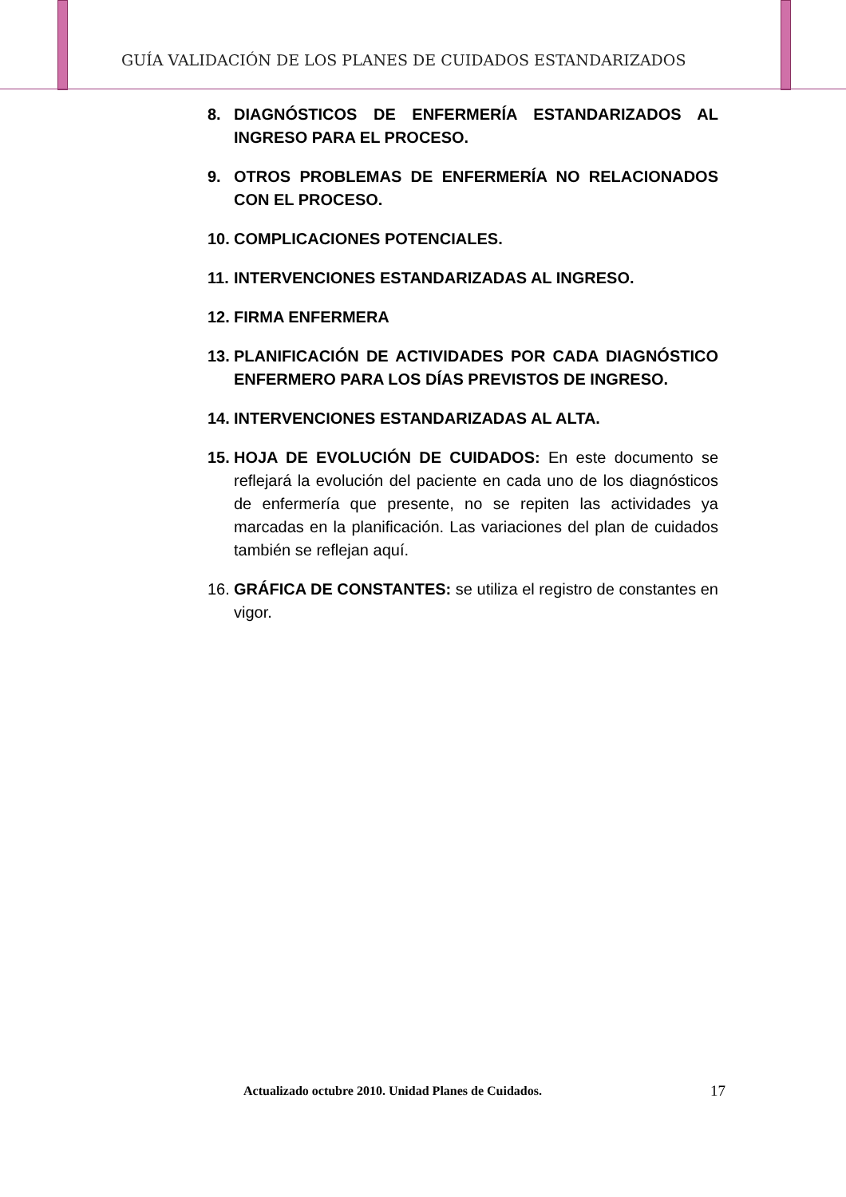GUÍA VALIDACIÓN DE LOS PLANES DE CUIDADOS ESTANDARIZADOS
8. DIAGNÓSTICOS DE ENFERMERÍA ESTANDARIZADOS AL INGRESO PARA EL PROCESO.
9. OTROS PROBLEMAS DE ENFERMERÍA NO RELACIONADOS CON EL PROCESO.
10. COMPLICACIONES POTENCIALES.
11. INTERVENCIONES ESTANDARIZADAS AL INGRESO.
12. FIRMA ENFERMERA
13. PLANIFICACIÓN DE ACTIVIDADES POR CADA DIAGNÓSTICO ENFERMERO PARA LOS DÍAS PREVISTOS DE INGRESO.
14. INTERVENCIONES ESTANDARIZADAS AL ALTA.
15. HOJA DE EVOLUCIÓN DE CUIDADOS: En este documento se reflejará la evolución del paciente en cada uno de los diagnósticos de enfermería que presente, no se repiten las actividades ya marcadas en la planificación. Las variaciones del plan de cuidados también se reflejan aquí.
16. GRÁFICA DE CONSTANTES: se utiliza el registro de constantes en vigor.
Actualizado octubre 2010. Unidad Planes de Cuidados.
17